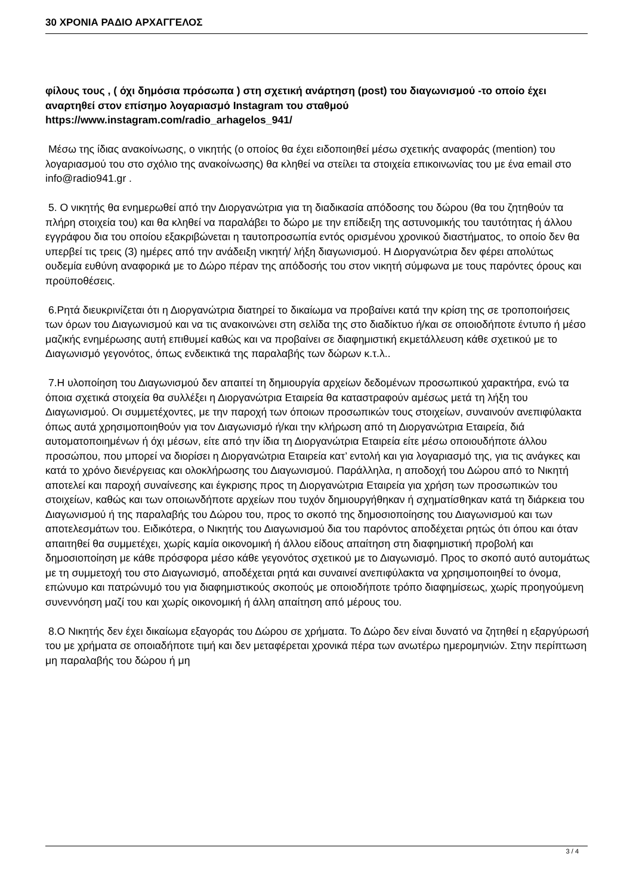30 ΧΡΟΝΙΑ ΡΑΔΙΟ ΑΡΧΑΓΓΕΛΟΣ
φίλους τους , ( όχι δημόσια πρόσωπα ) στη σχετική ανάρτηση (post) του διαγωνισμού -το οποίο έχει αναρτηθεί στον επίσημο λογαριασμό Instagram του σταθμού https://www.instagram.com/radio_arhagelos_941/
Μέσω της ίδιας ανακοίνωσης, ο νικητής (ο οποίος θα έχει ειδοποιηθεί μέσω σχετικής αναφοράς (mention) του λογαριασμού του στο σχόλιο της ανακοίνωσης) θα κληθεί να στείλει τα στοιχεία επικοινωνίας του με ένα email στο info@radio941.gr .
5. Ο νικητής θα ενημερωθεί από την Διοργανώτρια για τη διαδικασία απόδοσης του δώρου (θα του ζητηθούν τα πλήρη στοιχεία του) και θα κληθεί να παραλάβει το δώρο με την επίδειξη της αστυνομικής του ταυτότητας ή άλλου εγγράφου δια του οποίου εξακριβώνεται η ταυτοπροσωπία εντός ορισμένου χρονικού διαστήματος, το οποίο δεν θα υπερβεί τις τρεις (3) ημέρες από την ανάδειξη νικητή/ λήξη διαγωνισμού. Η Διοργανώτρια δεν φέρει απολύτως ουδεμία ευθύνη αναφορικά με το Δώρο πέραν της απόδοσής του στον νικητή σύμφωνα με τους παρόντες όρους και προϋποθέσεις.
6.Ρητά διευκρινίζεται ότι η Διοργανώτρια διατηρεί το δικαίωμα να προβαίνει κατά την κρίση της σε τροποποιήσεις των όρων του Διαγωνισμού και να τις ανακοινώνει στη σελίδα της στο διαδίκτυο ή/και σε οποιοδήποτε έντυπο ή μέσο μαζικής ενημέρωσης αυτή επιθυμεί καθώς και να προβαίνει σε διαφημιστική εκμετάλλευση κάθε σχετικού με το Διαγωνισμό γεγονότος, όπως ενδεικτικά της παραλαβής των δώρων κ.τ.λ..
7.Η υλοποίηση του Διαγωνισμού δεν απαιτεί τη δημιουργία αρχείων δεδομένων προσωπικού χαρακτήρα, ενώ τα όποια σχετικά στοιχεία θα συλλέξει η Διοργανώτρια Εταιρεία θα καταστραφούν αμέσως μετά τη λήξη του Διαγωνισμού. Οι συμμετέχοντες, με την παροχή των όποιων προσωπικών τους στοιχείων, συναινούν ανεπιφύλακτα όπως αυτά χρησιμοποιηθούν για τον Διαγωνισμό ή/και την κλήρωση από τη Διοργανώτρια Εταιρεία, διά αυτοματοποιημένων ή όχι μέσων, είτε από την ίδια τη Διοργανώτρια Εταιρεία είτε μέσω οποιουδήποτε άλλου προσώπου, που μπορεί να διορίσει η Διοργανώτρια Εταιρεία κατ’ εντολή και για λογαριασμό της, για τις ανάγκες και κατά το χρόνο διενέργειας και ολοκλήρωσης του Διαγωνισμού. Παράλληλα, η αποδοχή του Δώρου από το Νικητή αποτελεί και παροχή συναίνεσης και έγκρισης προς τη Διοργανώτρια Εταιρεία για χρήση των προσωπικών του στοιχείων, καθώς και των οποιωνδήποτε αρχείων που τυχόν δημιουργήθηκαν ή σχηματίσθηκαν κατά τη διάρκεια του Διαγωνισμού ή της παραλαβής του Δώρου του, προς το σκοπό της δημοσιοποίησης του Διαγωνισμού και των αποτελεσμάτων του. Ειδικότερα, ο Νικητής του Διαγωνισμού δια του παρόντος αποδέχεται ρητώς ότι όπου και όταν απαιτηθεί θα συμμετέχει, χωρίς καμία οικονομική ή άλλου είδους απαίτηση στη διαφημιστική προβολή και δημοσιοποίηση με κάθε πρόσφορα μέσο κάθε γεγονότος σχετικού με το Διαγωνισμό. Προς το σκοπό αυτό αυτομάτως με τη συμμετοχή του στο Διαγωνισμό, αποδέχεται ρητά και συναινεί ανεπιφύλακτα να χρησιμοποιηθεί το όνομα, επώνυμο και πατρώνυμό του για διαφημιστικούς σκοπούς με οποιοδήποτε τρόπο διαφημίσεως, χωρίς προηγούμενη συνεννόηση μαζί του και χωρίς οικονομική ή άλλη απαίτηση από μέρους του.
8.Ο Νικητής δεν έχει δικαίωμα εξαγοράς του Δώρου σε χρήματα. Το Δώρο δεν είναι δυνατό να ζητηθεί η εξαργύρωσή του με χρήματα σε οποιαδήποτε τιμή και δεν μεταφέρεται χρονικά πέρα των ανωτέρω ημερομηνιών. Στην περίπτωση μη παραλαβής του δώρου ή μη
3 / 4